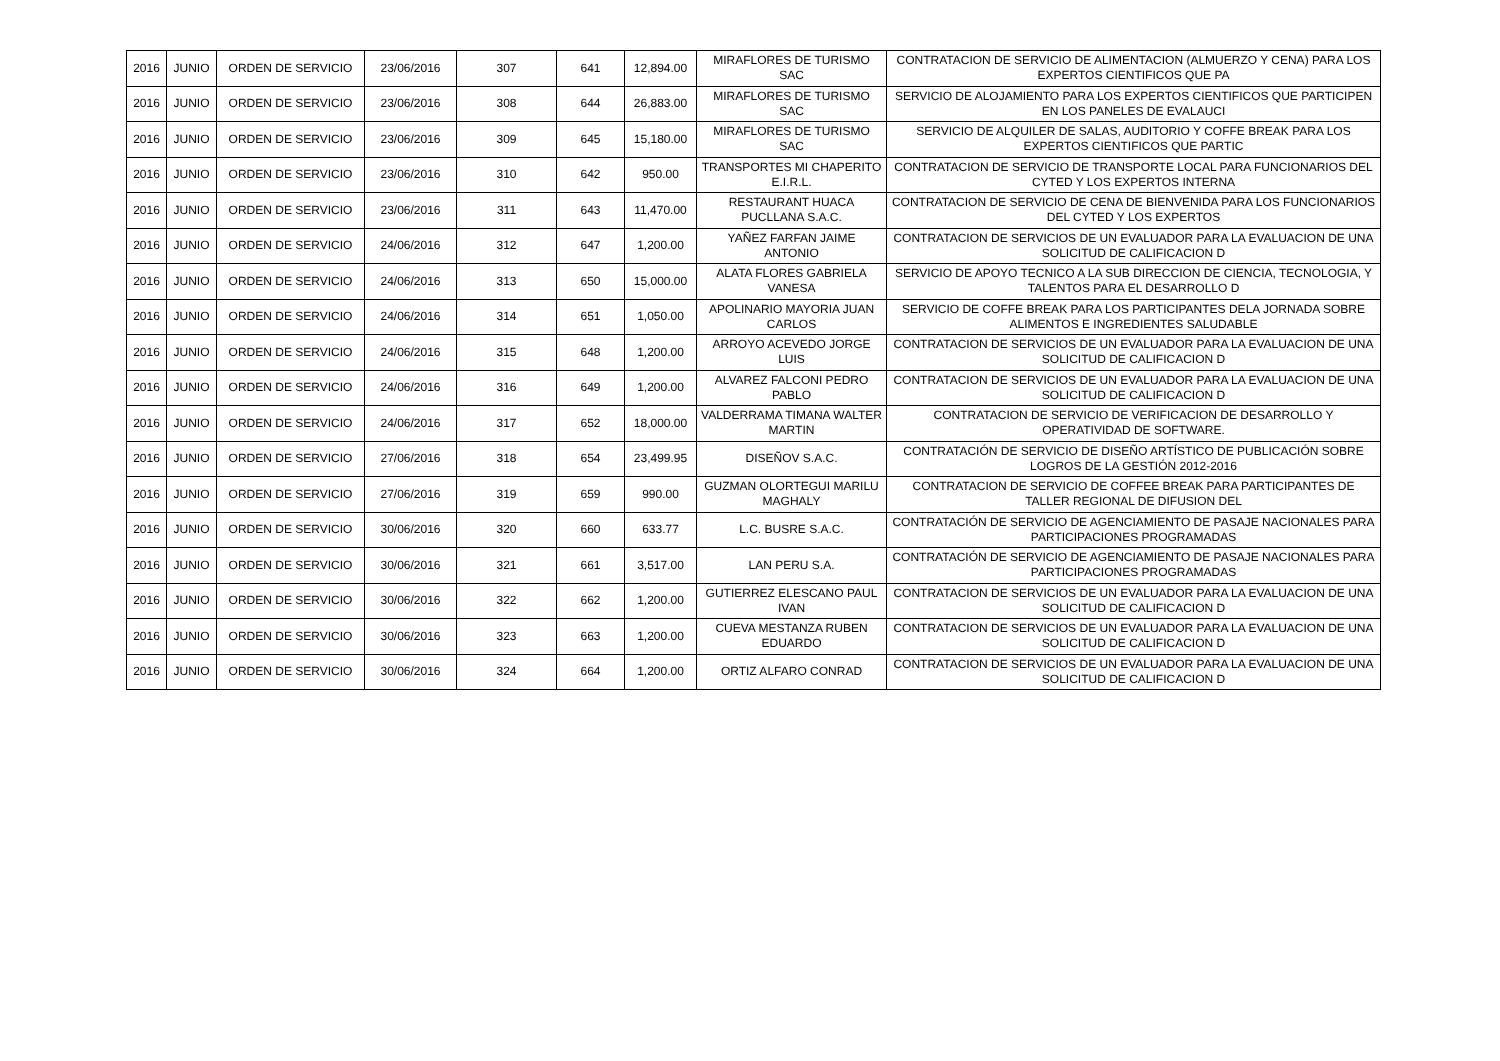| 2016 | JUNIO | ORDEN DE SERVICIO | 23/06/2016 | 307 | 641 | 12,894.00 | MIRAFLORES DE TURISMO SAC | CONTRATACION DE SERVICIO DE ALIMENTACION (ALMUERZO Y CENA) PARA LOS EXPERTOS CIENTIFICOS QUE PA |
| 2016 | JUNIO | ORDEN DE SERVICIO | 23/06/2016 | 308 | 644 | 26,883.00 | MIRAFLORES DE TURISMO SAC | SERVICIO DE ALOJAMIENTO PARA LOS EXPERTOS CIENTIFICOS QUE PARTICIPEN EN LOS PANELES DE EVALAUCI |
| 2016 | JUNIO | ORDEN DE SERVICIO | 23/06/2016 | 309 | 645 | 15,180.00 | MIRAFLORES DE TURISMO SAC | SERVICIO DE ALQUILER DE SALAS, AUDITORIO Y COFFE BREAK PARA LOS EXPERTOS CIENTIFICOS QUE PARTIC |
| 2016 | JUNIO | ORDEN DE SERVICIO | 23/06/2016 | 310 | 642 | 950.00 | TRANSPORTES MI CHAPERITO E.I.R.L. | CONTRATACION DE SERVICIO DE TRANSPORTE LOCAL PARA FUNCIONARIOS DEL CYTED Y LOS EXPERTOS INTERNA |
| 2016 | JUNIO | ORDEN DE SERVICIO | 23/06/2016 | 311 | 643 | 11,470.00 | RESTAURANT HUACA PUCLLANA S.A.C. | CONTRATACION DE SERVICIO DE CENA DE BIENVENIDA PARA LOS FUNCIONARIOS DEL CYTED Y LOS EXPERTOS |
| 2016 | JUNIO | ORDEN DE SERVICIO | 24/06/2016 | 312 | 647 | 1,200.00 | YAÑEZ FARFAN JAIME ANTONIO | CONTRATACION DE SERVICIOS DE UN EVALUADOR PARA LA EVALUACION DE UNA SOLICITUD DE CALIFICACION D |
| 2016 | JUNIO | ORDEN DE SERVICIO | 24/06/2016 | 313 | 650 | 15,000.00 | ALATA FLORES GABRIELA VANESA | SERVICIO DE APOYO TECNICO A LA SUB DIRECCION DE CIENCIA, TECNOLOGIA, Y TALENTOS PARA EL DESARROLLO D |
| 2016 | JUNIO | ORDEN DE SERVICIO | 24/06/2016 | 314 | 651 | 1,050.00 | APOLINARIO MAYORIA JUAN CARLOS | SERVICIO DE COFFE BREAK PARA LOS PARTICIPANTES DELA JORNADA SOBRE ALIMENTOS E INGREDIENTES SALUDABLE |
| 2016 | JUNIO | ORDEN DE SERVICIO | 24/06/2016 | 315 | 648 | 1,200.00 | ARROYO ACEVEDO JORGE LUIS | CONTRATACION DE SERVICIOS DE UN EVALUADOR PARA LA EVALUACION DE UNA SOLICITUD DE CALIFICACION D |
| 2016 | JUNIO | ORDEN DE SERVICIO | 24/06/2016 | 316 | 649 | 1,200.00 | ALVAREZ FALCONI PEDRO PABLO | CONTRATACION DE SERVICIOS DE UN EVALUADOR PARA LA EVALUACION DE UNA SOLICITUD DE CALIFICACION D |
| 2016 | JUNIO | ORDEN DE SERVICIO | 24/06/2016 | 317 | 652 | 18,000.00 | VALDERRAMA TIMANA WALTER MARTIN | CONTRATACION DE SERVICIO DE VERIFICACION DE DESARROLLO Y OPERATIVIDAD DE SOFTWARE. |
| 2016 | JUNIO | ORDEN DE SERVICIO | 27/06/2016 | 318 | 654 | 23,499.95 | DISEÑOV S.A.C. | CONTRATACIÓN DE SERVICIO DE DISEÑO ARTÍSTICO DE PUBLICACIÓN SOBRE LOGROS DE LA GESTIÓN 2012-2016 |
| 2016 | JUNIO | ORDEN DE SERVICIO | 27/06/2016 | 319 | 659 | 990.00 | GUZMAN OLORTEGUI MARILU MAGHALY | CONTRATACION DE SERVICIO DE COFFEE BREAK PARA PARTICIPANTES DE TALLER REGIONAL DE DIFUSION DEL |
| 2016 | JUNIO | ORDEN DE SERVICIO | 30/06/2016 | 320 | 660 | 633.77 | L.C. BUSRE S.A.C. | CONTRATACIÓN DE SERVICIO DE AGENCIAMIENTO DE PASAJE NACIONALES PARA PARTICIPACIONES PROGRAMADAS |
| 2016 | JUNIO | ORDEN DE SERVICIO | 30/06/2016 | 321 | 661 | 3,517.00 | LAN PERU S.A. | CONTRATACIÓN DE SERVICIO DE AGENCIAMIENTO DE PASAJE NACIONALES PARA PARTICIPACIONES PROGRAMADAS |
| 2016 | JUNIO | ORDEN DE SERVICIO | 30/06/2016 | 322 | 662 | 1,200.00 | GUTIERREZ ELESCANO PAUL IVAN | CONTRATACION DE SERVICIOS DE UN EVALUADOR PARA LA EVALUACION DE UNA SOLICITUD DE CALIFICACION D |
| 2016 | JUNIO | ORDEN DE SERVICIO | 30/06/2016 | 323 | 663 | 1,200.00 | CUEVA MESTANZA RUBEN EDUARDO | CONTRATACION DE SERVICIOS DE UN EVALUADOR PARA LA EVALUACION DE UNA SOLICITUD DE CALIFICACION D |
| 2016 | JUNIO | ORDEN DE SERVICIO | 30/06/2016 | 324 | 664 | 1,200.00 | ORTIZ ALFARO CONRAD | CONTRATACION DE SERVICIOS DE UN EVALUADOR PARA LA EVALUACION DE UNA SOLICITUD DE CALIFICACION D |